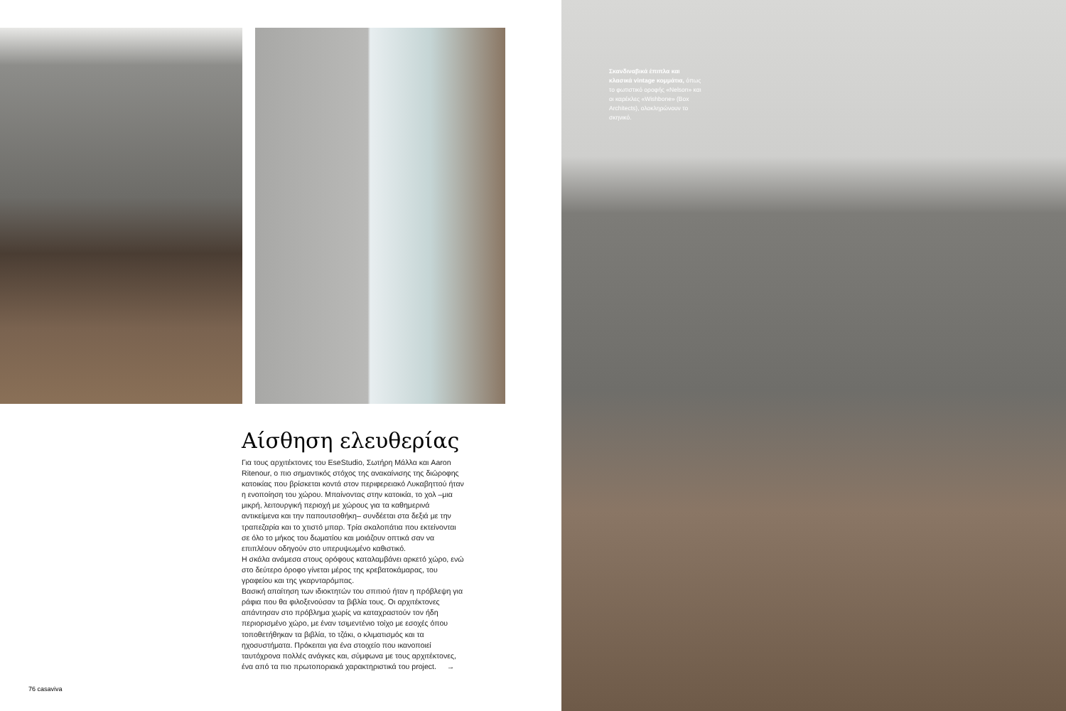Αίσθηση ελευθερίας
Για τους αρχιτέκτονες του EseStudio, Σωτήρη Μάλλα και Aaron Ritenour, ο πιο σημαντικός στόχος της ανακαίνισης της διώροφης κατοικίας που βρίσκεται κοντά στον περιφερειακό Λυκαβηττού ήταν η ενοποίηση του χώρου. Μπαίνοντας στην κατοικία, το χολ –μια μικρή, λειτουργική περιοχή με χώρους για τα καθημερινά αντικείμενα και την παπουτσοθήκη– συνδέεται στα δεξιά με την τραπεζαρία και το χτιστό μπαρ. Τρία σκαλοπάτια που εκτείνονται σε όλο το μήκος του δωματίου και μοιάζουν οπτικά σαν να επιπλέουν οδηγούν στο υπερυψωμένο καθιστικό.
Η σκάλα ανάμεσα στους ορόφους καταλαμβάνει αρκετό χώρο, ενώ στο δεύτερο όροφο γίνεται μέρος της κρεβατοκάμαρας, του γραφείου και της γκαρνταρόμπας.
Βασική απαίτηση των ιδιοκτητών του σπιτιού ήταν η πρόβλεψη για ράφια που θα φιλοξενούσαν τα βιβλία τους. Οι αρχιτέκτονες απάντησαν στο πρόβλημα χωρίς να καταχραστούν τον ήδη περιορισμένο χώρο, με έναν τσιμεντένιο τοίχο με εσοχές όπου τοποθετήθηκαν τα βιβλία, το τζάκι, ο κλιματισμός και τα ηχοσυστήματα. Πρόκειται για ένα στοιχείο που ικανοποιεί ταυτόχρονα πολλές ανάγκες και, σύμφωνα με τους αρχιτέκτονες, ένα από τα πιο πρωτοποριακά χαρακτηριστικά του project. →
76 casaviva
Σκανδιναβικά έπιπλα και κλασικά vintage κομμάτια, όπως το φωτιστικό οροφής «Nelson» και οι καρέκλες «Wishbone» (Box Architects), ολοκληρώνουν το σκηνικό.